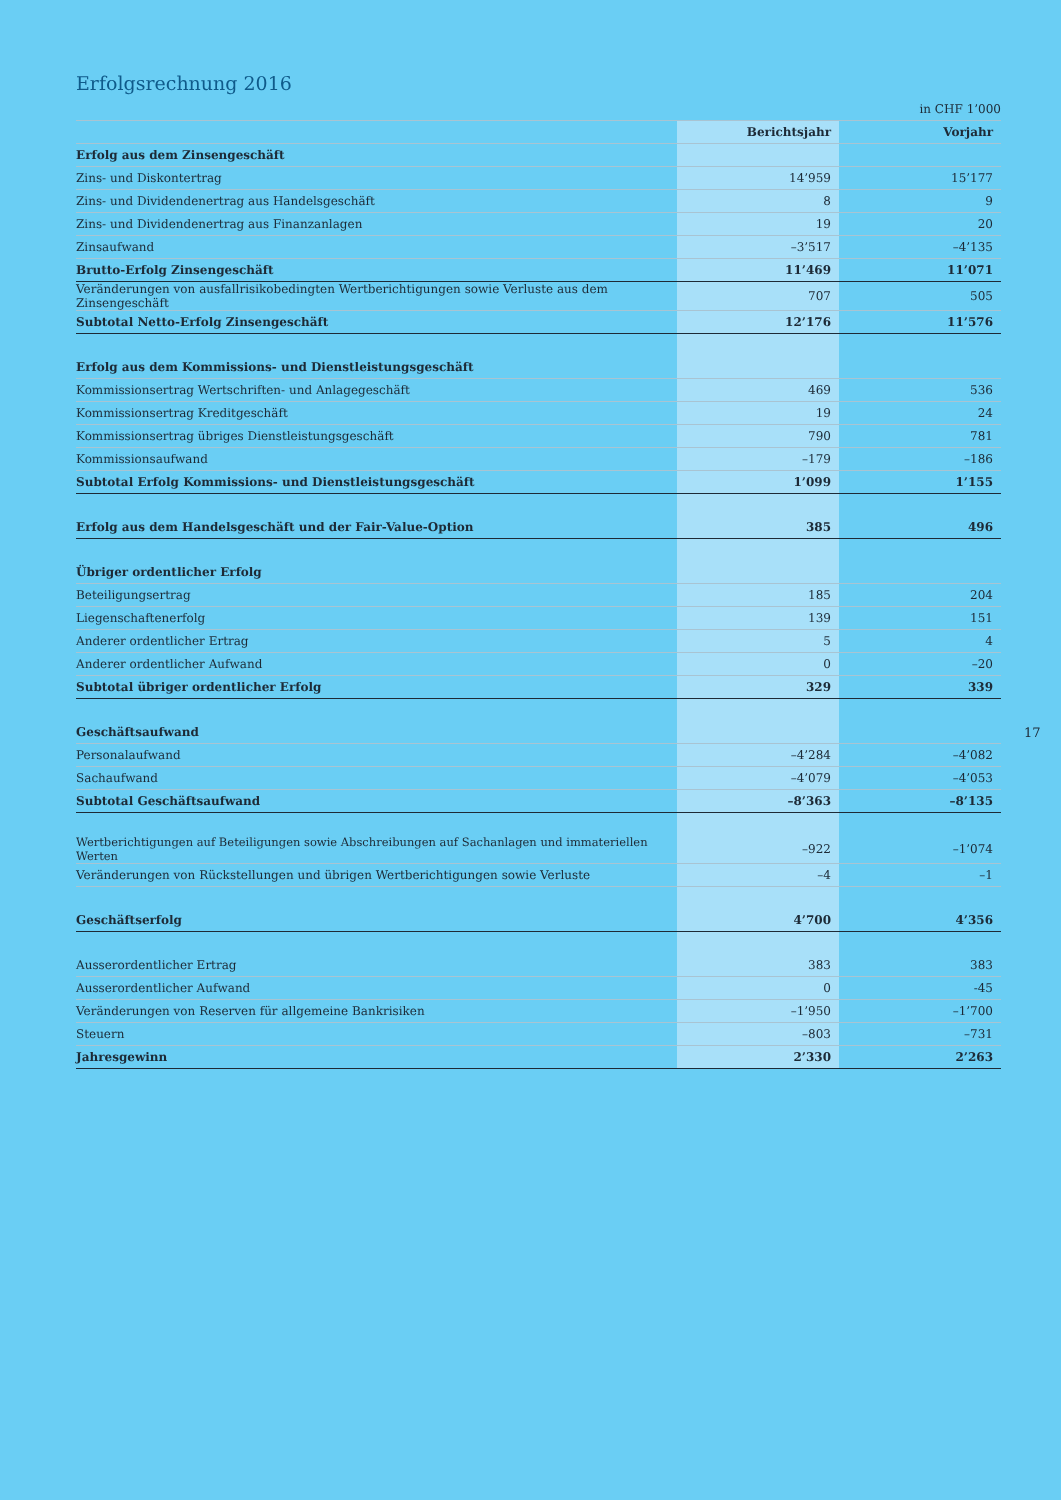Erfolgsrechnung 2016
in CHF 1’000
| | Berichtsjahr | Vorjahr |
| --- | --- | --- |
| Erfolg aus dem Zinsengeschäft | | |
| Zins- und Diskontertrag | 14’959 | 15’177 |
| Zins- und Dividendenertrag aus Handelsgeschäft | 8 | 9 |
| Zins- und Dividendenertrag aus Finanzanlagen | 19 | 20 |
| Zinsaufwand | –3’517 | –4’135 |
| Brutto-Erfolg Zinsengeschäft | 11’469 | 11’071 |
| Veränderungen von ausfallrisikobedingten Wertberichtigungen sowie Verluste aus dem Zinsengeschäft | 707 | 505 |
| Subtotal Netto-Erfolg Zinsengeschäft | 12’176 | 11’576 |
| Erfolg aus dem Kommissions- und Dienstleistungsgeschäft | | |
| Kommissionsertrag Wertschriften- und Anlagegeschäft | 469 | 536 |
| Kommissionsertrag Kreditgeschäft | 19 | 24 |
| Kommissionsertrag übriges Dienstleistungsgeschäft | 790 | 781 |
| Kommissionsaufwand | –179 | –186 |
| Subtotal Erfolg Kommissions- und Dienstleistungsgeschäft | 1’099 | 1’155 |
| Erfolg aus dem Handelsgeschäft und der Fair-Value-Option | 385 | 496 |
| Übriger ordentlicher Erfolg | | |
| Beteiligungsertrag | 185 | 204 |
| Liegenschaftenerfolg | 139 | 151 |
| Anderer ordentlicher Ertrag | 5 | 4 |
| Anderer ordentlicher Aufwand | 0 | –20 |
| Subtotal übriger ordentlicher Erfolg | 329 | 339 |
| Geschäftsaufwand | | |
| Personalaufwand | –4’284 | –4’082 |
| Sachaufwand | –4’079 | –4’053 |
| Subtotal Geschäftsaufwand | –8’363 | –8’135 |
| Wertberichtigungen auf Beteiligungen sowie Abschreibungen auf Sachanlagen und immateriellen Werten | –922 | –1’074 |
| Veränderungen von Rückstellungen und übrigen Wertberichtigungen sowie Verluste | –4 | –1 |
| Geschäftserfolg | 4’700 | 4’356 |
| Ausserordentlicher Ertrag | 383 | 383 |
| Ausserordentlicher Aufwand | 0 | -45 |
| Veränderungen von Reserven für allgemeine Bankrisiken | –1’950 | –1’700 |
| Steuern | –803 | –731 |
| Jahresgewinn | 2’330 | 2’263 |
17